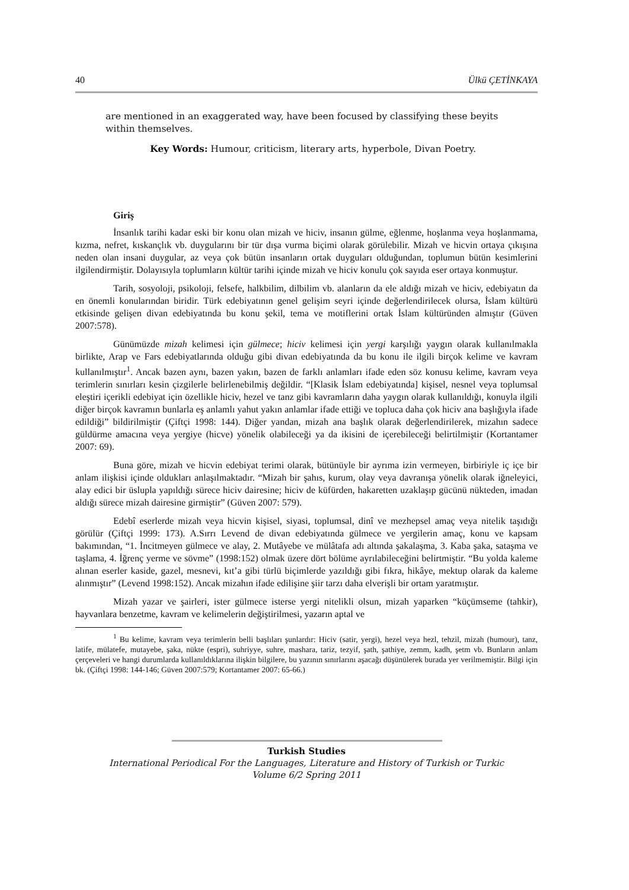40 Ülkü ÇETİNKAYA
are mentioned in an exaggerated way, have been focused by classifying these beyits within themselves.
Key Words: Humour, criticism, literary arts, hyperbole, Divan Poetry.
Giriş
İnsanlık tarihi kadar eski bir konu olan mizah ve hiciv, insanın gülme, eğlenme, hoşlanma veya hoşlanmama, kızma, nefret, kıskançlık vb. duygularını bir tür dışa vurma biçimi olarak görülebilir. Mizah ve hicvin ortaya çıkışına neden olan insani duygular, az veya çok bütün insanların ortak duyguları olduğundan, toplumun bütün kesimlerini ilgilendirmiştir. Dolayısıyla toplumların kültür tarihi içinde mizah ve hiciv konulu çok sayıda eser ortaya konmuştur.
Tarih, sosyoloji, psikoloji, felsefe, halkbilim, dilbilim vb. alanların da ele aldığı mizah ve hiciv, edebiyatın da en önemli konularından biridir. Türk edebiyatının genel gelişim seyri içinde değerlendirilecek olursa, İslam kültürü etkisinde gelişen divan edebiyatında bu konu şekil, tema ve motiflerini ortak İslam kültüründen almıştır (Güven 2007:578).
Günümüzde mizah kelimesi için gülmece; hiciv kelimesi için yergi karşılığı yaygın olarak kullanılmakla birlikte, Arap ve Fars edebiyatlarında olduğu gibi divan edebiyatında da bu konu ile ilgili birçok kelime ve kavram kullanılmıştır<sup>1</sup>. Ancak bazen aynı, bazen yakın, bazen de farklı anlamları ifade eden söz konusu kelime, kavram veya terimlerin sınırları kesin çizgilerle belirlenebilmiş değildir. “[Klasik İslam edebiyatında] kişisel, nesnel veya toplumsal eleştiri içerikli edebiyat için özellikle hiciv, hezel ve tanz gibi kavramların daha yaygın olarak kullanıldığı, konuyla ilgili diğer birçok kavramın bunlarla eş anlamlı yahut yakın anlamlar ifade ettiği ve topluca daha çok hiciv ana başlığıyla ifade edildiği” bildirilmiştir (Çiftçi 1998: 144). Diğer yandan, mizah ana başlık olarak değerlendirilerek, mizahın sadece güldürme amacına veya yergiye (hicve) yönelik olabileceği ya da ikisini de içerebileceği belirtilmiştir (Kortantamer 2007: 69).
Buna göre, mizah ve hicvin edebiyat terimi olarak, bütünüyle bir ayrıma izin vermeyen, birbiriyle iç içe bir anlam ilişkisi içinde oldukları anlaşılmaktadır. “Mizah bir şahıs, kurum, olay veya davranışa yönelik olarak iğneleyici, alay edici bir üslupla yapıldığı sürece hiciv dairesine; hiciv de küfürden, hakaretten uzaklaşıp gücünü nükteden, imadan aldığı sürece mizah dairesine girmiştir” (Güven 2007: 579).
Edebî eserlerde mizah veya hicvin kişisel, siyasi, toplumsal, dinî ve mezhepsel amaç veya nitelik taşıdığı görülür (Çiftçi 1999: 173). A.Sırrı Levend de divan edebiyatında gülmece ve yergilerin amaç, konu ve kapsam bakımından, “1. İncitmeyen gülmece ve alay, 2. Mutâyebe ve mülâtafa adı altında şakalaşma, 3. Kaba şaka, sataşma ve taşlama, 4. İğrenç yerme ve sövme” (1998:152) olmak üzere dört bölüme ayrılabileceğini belirtmiştir. “Bu yolda kaleme alınan eserler kaside, gazel, mesnevi, kıt’a gibi türlü biçimlerde yazıldığı gibi fıkra, hikâye, mektup olarak da kaleme alınmıştır” (Levend 1998:152). Ancak mizahın ifade edilişine şiir tarzı daha elverişli bir ortam yaratmıştır.
Mizah yazar ve şairleri, ister gülmece isterse yergi nitelikli olsun, mizah yaparken “küçümseme (tahkir), hayvanlara benzetme, kavram ve kelimelerin değiştirilmesi, yazarın aptal ve
<sup>1</sup> Bu kelime, kavram veya terimlerin belli başlıları şunlardır: Hiciv (satir, yergi), hezel veya hezl, tehzil, mizah (humour), tanz, latife, mülatefe, mutayebe, şaka, nükte (espri), suhriyye, suhre, mashara, tariz, tezyif, şath, şathiye, zemm, kadh, şetm vb. Bunların anlam çerçeveleri ve hangi durumlarda kullanıldıklarına ilişkin bilgilere, bu yazının sınırlarını aşacağı düşünülerek burada yer verilmemiştir. Bilgi için bk. (Çiftçi 1998: 144-146; Güven 2007:579; Kortantamer 2007: 65-66.)
Turkish Studies
International Periodical For the Languages, Literature and History of Turkish or Turkic
Volume 6/2 Spring 2011